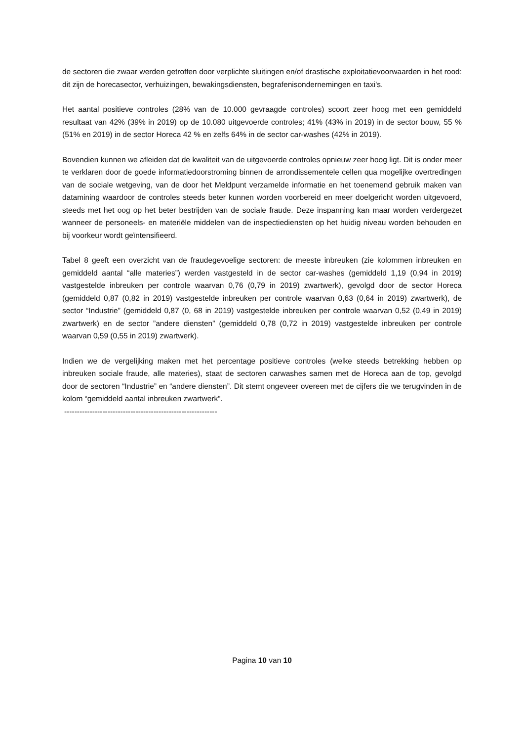de sectoren die zwaar werden getroffen door verplichte sluitingen en/of drastische exploitatievoorwaarden in het rood: dit zijn de horecasector, verhuizingen, bewakingsdiensten, begrafenisondernemingen en taxi's.
Het aantal positieve controles (28% van de 10.000 gevraagde controles) scoort zeer hoog met een gemiddeld resultaat van 42% (39% in 2019) op de 10.080 uitgevoerde controles; 41% (43% in 2019) in de sector bouw, 55 % (51% en 2019) in de sector Horeca 42 % en zelfs 64% in de sector car-washes (42% in 2019).
Bovendien kunnen we afleiden dat de kwaliteit van de uitgevoerde controles opnieuw zeer hoog ligt. Dit is onder meer te verklaren door de goede informatiedoorstroming binnen de arrondissementele cellen qua mogelijke overtredingen van de sociale wetgeving, van de door het Meldpunt verzamelde informatie en het toenemend gebruik maken van datamining waardoor de controles steeds beter kunnen worden voorbereid en meer doelgericht worden uitgevoerd, steeds met het oog op het beter bestrijden van de sociale fraude. Deze inspanning kan maar worden verdergezet wanneer de personeels- en materiële middelen van de inspectiediensten op het huidig niveau worden behouden en bij voorkeur wordt geïntensifieerd.
Tabel 8 geeft een overzicht van de fraudegevoelige sectoren: de meeste inbreuken (zie kolommen inbreuken en gemiddeld aantal “alle materies”) werden vastgesteld in de sector car-washes (gemiddeld 1,19 (0,94 in 2019) vastgestelde inbreuken per controle waarvan 0,76 (0,79 in 2019) zwartwerk), gevolgd door de sector Horeca (gemiddeld 0,87 (0,82 in 2019) vastgestelde inbreuken per controle waarvan 0,63 (0,64 in 2019) zwartwerk), de sector “Industrie” (gemiddeld 0,87 (0, 68 in 2019) vastgestelde inbreuken per controle waarvan 0,52 (0,49 in 2019) zwartwerk) en de sector ”andere diensten” (gemiddeld 0,78 (0,72 in 2019) vastgestelde inbreuken per controle waarvan 0,59 (0,55 in 2019) zwartwerk).
Indien we de vergelijking maken met het percentage positieve controles (welke steeds betrekking hebben op inbreuken sociale fraude, alle materies), staat de sectoren carwashes samen met de Horeca aan de top, gevolgd door de sectoren “Industrie” en “andere diensten”. Dit stemt ongeveer overeen met de cijfers die we terugvinden in de kolom “gemiddeld aantal inbreuken zwartwerk”.
------------------------------------------------------------
Pagina 10 van 10